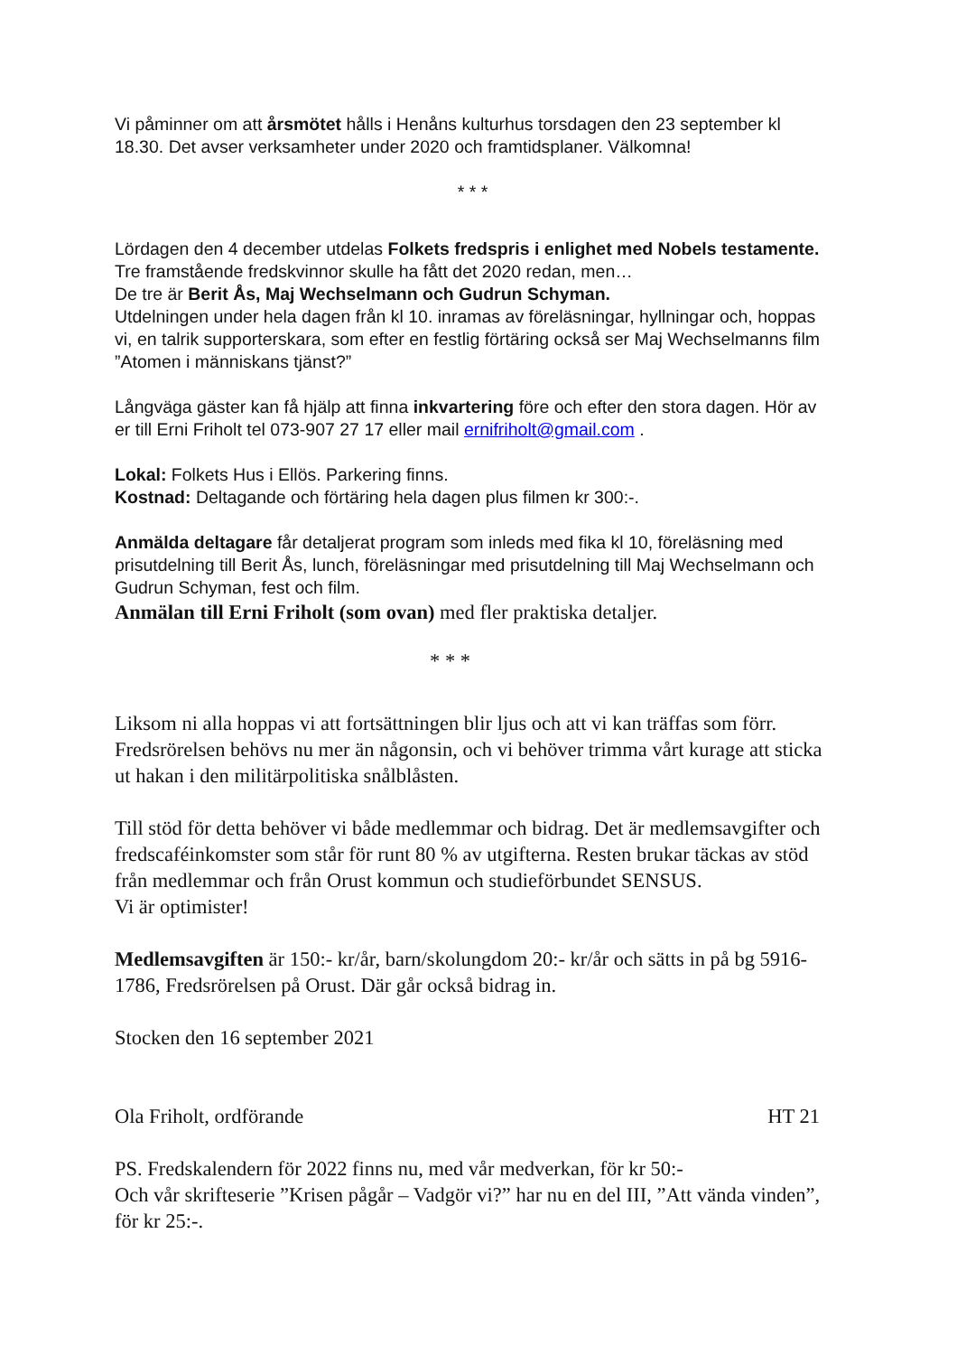Vi påminner om att årsmötet hålls i Henåns kulturhus torsdagen den 23 september kl 18.30. Det avser verksamheter under 2020 och framtidsplaner. Välkomna!
* * *
Lördagen den 4 december utdelas Folkets fredspris i enlighet med Nobels testamente. Tre framstående fredskvinnor skulle ha fått det 2020 redan, men…
De tre är Berit Ås, Maj Wechselmann och Gudrun Schyman.
Utdelningen under hela dagen från kl 10. inramas av föreläsningar, hyllningar och, hoppas vi, en talrik supporterskara, som efter en festlig förtäring också ser Maj Wechselmanns film ”Atomen i människans tjänst?”
Långväga gäster kan få hjälp att finna inkvartering före och efter den stora dagen. Hör av er till Erni Friholt tel 073-907 27 17 eller mail ernifriholt@gmail.com .
Lokal: Folkets Hus i Ellös. Parkering finns.
Kostnad: Deltagande och förtäring hela dagen plus filmen kr 300:-.
Anmälda deltagare får detaljerat program som inleds med fika kl 10, föreläsning med prisutdelning till Berit Ås, lunch, föreläsningar med prisutdelning till Maj Wechselmann och Gudrun Schyman, fest och film.
Anmälan till Erni Friholt (som ovan) med fler praktiska detaljer.
* * *
Liksom ni alla hoppas vi att fortsättningen blir ljus och att vi kan träffas som förr. Fredsrörelsen behövs nu mer än någonsin, och vi behöver trimma vårt kurage att sticka ut hakan i den militärpolitiska snålblåsten.
Till stöd för detta behöver vi både medlemmar och bidrag. Det är medlemsavgifter och fredscaféinkomster som står för runt 80 % av utgifterna. Resten brukar täckas av stöd från medlemmar och från Orust kommun och studieförbundet SENSUS.
Vi är optimister!
Medlemsavgiften är 150:- kr/år, barn/skolungdom 20:- kr/år och sätts in på bg 5916-1786, Fredsrörelsen på Orust. Där går också bidrag in.
Stocken den 16 september 2021
Ola Friholt, ordförande HT 21
PS. Fredskalendern för 2022 finns nu, med vår medverkan, för kr 50:-
Och vår skrifteserie ”Krisen pågår – Vadgör vi?” har nu en del III, ”Att vända vinden”, för kr 25:-.